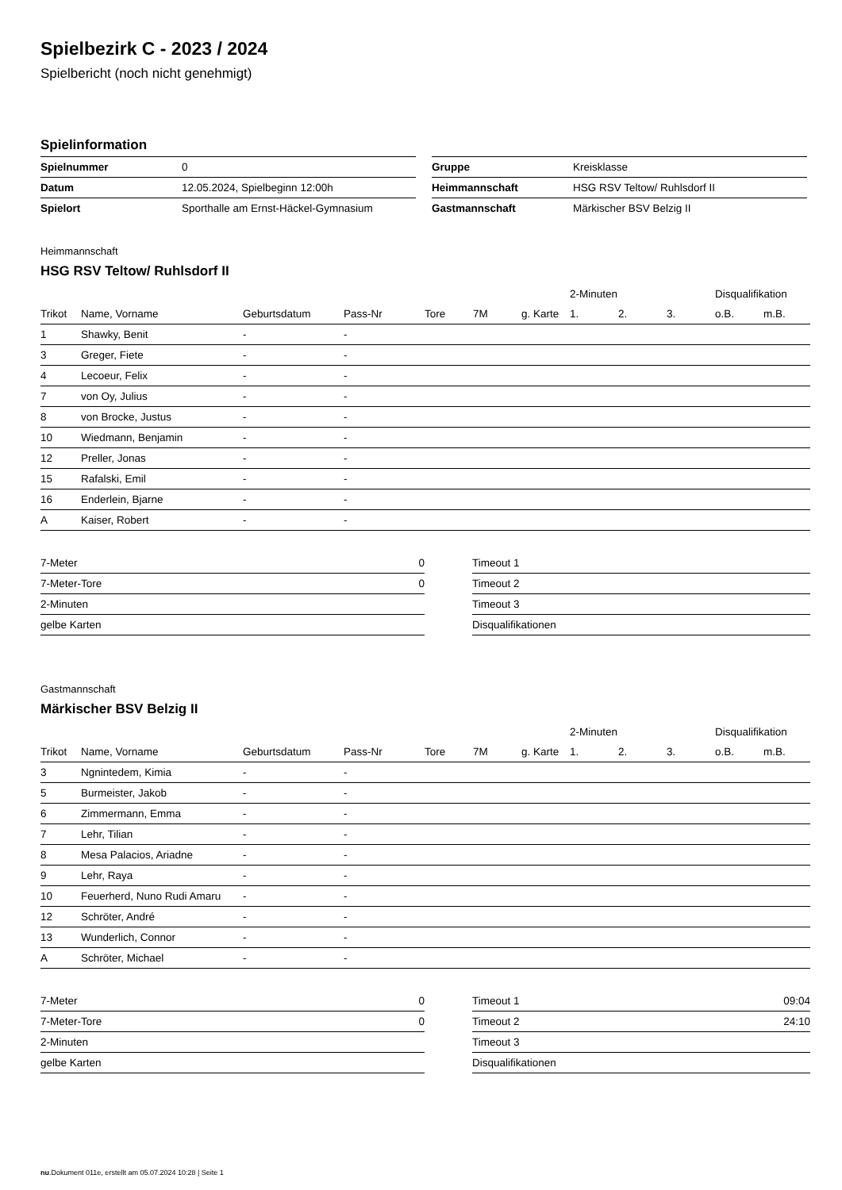Spielbezirk C - 2023 / 2024
Spielbericht (noch nicht genehmigt)
Spielinformation
| Spielnummer | 0 |
| Datum | 12.05.2024, Spielbeginn 12:00h |
| Spielort | Sporthalle am Ernst-Häckel-Gymnasium |
| Gruppe | Kreisklasse |
| Heimmannschaft | HSG RSV Teltow/ Ruhlsdorf II |
| Gastmannschaft | Märkischer BSV Belzig II |
Heimmannschaft
HSG RSV Teltow/ Ruhlsdorf II
| | | | | | | | 2-Minuten | | | Disqualifikation | |
| --- | --- | --- | --- | --- | --- | --- | --- | --- | --- | --- | --- |
| Trikot | Name, Vorname | Geburtsdatum | Pass-Nr | Tore | 7M | g. Karte | 1. | 2. | 3. | o.B. | m.B. |
| 1 | Shawky, Benit | - | - | | | | | | | | |
| 3 | Greger, Fiete | - | - | | | | | | | | |
| 4 | Lecoeur, Felix | - | - | | | | | | | | |
| 7 | von Oy, Julius | - | - | | | | | | | | |
| 8 | von Brocke, Justus | - | - | | | | | | | | |
| 10 | Wiedmann, Benjamin | - | - | | | | | | | | |
| 12 | Preller, Jonas | - | - | | | | | | | | |
| 15 | Rafalski, Emil | - | - | | | | | | | | |
| 16 | Enderlein, Bjarne | - | - | | | | | | | | |
| A | Kaiser, Robert | - | - | | | | | | | | |
| 7-Meter | 0 |
| 7-Meter-Tore | 0 |
| 2-Minuten | |
| gelbe Karten | |
| Timeout 1 | |
| Timeout 2 | |
| Timeout 3 | |
| Disqualifikationen | |
Gastmannschaft
Märkischer BSV Belzig II
| | | | | | | | 2-Minuten | | | Disqualifikation | |
| --- | --- | --- | --- | --- | --- | --- | --- | --- | --- | --- | --- |
| Trikot | Name, Vorname | Geburtsdatum | Pass-Nr | Tore | 7M | g. Karte | 1. | 2. | 3. | o.B. | m.B. |
| 3 | Ngnintedem, Kimia | - | - | | | | | | | | |
| 5 | Burmeister, Jakob | - | - | | | | | | | | |
| 6 | Zimmermann, Emma | - | - | | | | | | | | |
| 7 | Lehr, Tilian | - | - | | | | | | | | |
| 8 | Mesa Palacios, Ariadne | - | - | | | | | | | | |
| 9 | Lehr, Raya | - | - | | | | | | | | |
| 10 | Feuerherd, Nuno Rudi Amaru | - | - | | | | | | | | |
| 12 | Schröter, André | - | - | | | | | | | | |
| 13 | Wunderlich, Connor | - | - | | | | | | | | |
| A | Schröter, Michael | - | - | | | | | | | | |
| 7-Meter | 0 |
| 7-Meter-Tore | 0 |
| 2-Minuten | |
| gelbe Karten | |
| Timeout 1 | 09:04 |
| Timeout 2 | 24:10 |
| Timeout 3 | |
| Disqualifikationen | |
nu.Dokument 011e, erstellt am 05.07.2024 10:28 | Seite 1